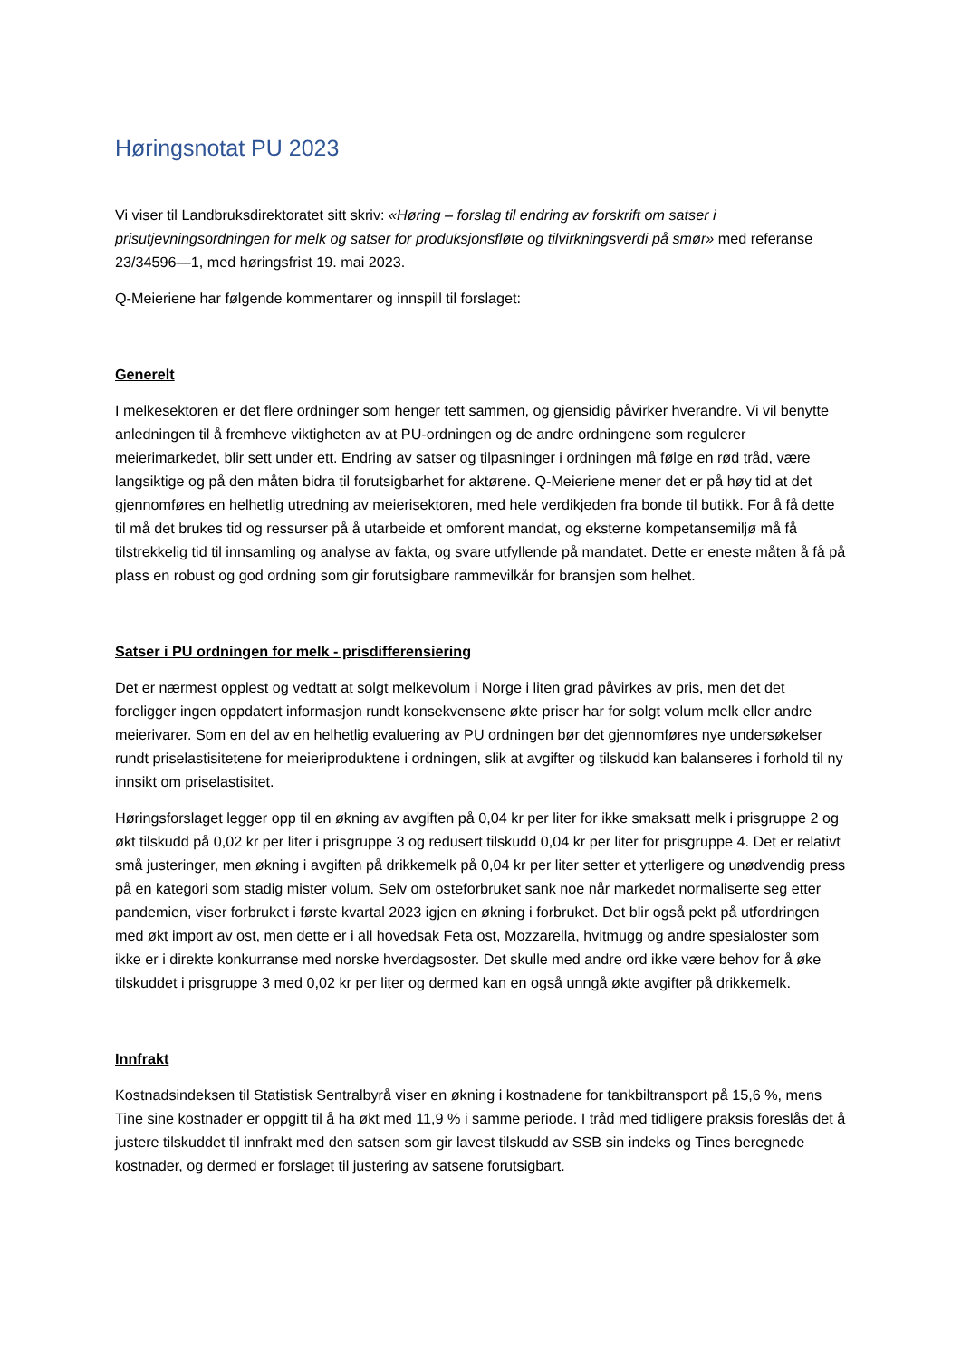Høringsnotat PU 2023
Vi viser til Landbruksdirektoratet sitt skriv: «Høring – forslag til endring av forskrift om satser i prisutjevningsordningen for melk og satser for produksjonsfløte og tilvirkningsverdi på smør» med referanse 23/34596—1, med høringsfrist 19. mai 2023.
Q-Meieriene har følgende kommentarer og innspill til forslaget:
Generelt
I melkesektoren er det flere ordninger som henger tett sammen, og gjensidig påvirker hverandre. Vi vil benytte anledningen til å fremheve viktigheten av at PU-ordningen og de andre ordningene som regulerer meierimarkedet, blir sett under ett. Endring av satser og tilpasninger i ordningen må følge en rød tråd, være langsiktige og på den måten bidra til forutsigbarhet for aktørene. Q-Meieriene mener det er på høy tid at det gjennomføres en helhetlig utredning av meierisektoren, med hele verdikjeden fra bonde til butikk. For å få dette til må det brukes tid og ressurser på å utarbeide et omforent mandat, og eksterne kompetansemiljø må få tilstrekkelig tid til innsamling og analyse av fakta, og svare utfyllende på mandatet. Dette er eneste måten å få på plass en robust og god ordning som gir forutsigbare rammevilkår for bransjen som helhet.
Satser i PU ordningen for melk - prisdifferensiering
Det er nærmest opplest og vedtatt at solgt melkevolum i Norge i liten grad påvirkes av pris, men det det foreligger ingen oppdatert informasjon rundt konsekvensene økte priser har for solgt volum melk eller andre meierivarer. Som en del av en helhetlig evaluering av PU ordningen bør det gjennomføres nye undersøkelser rundt priselastisitetene for meieriproduktene i ordningen, slik at avgifter og tilskudd kan balanseres i forhold til ny innsikt om priselastisitet.
Høringsforslaget legger opp til en økning av avgiften på 0,04 kr per liter for ikke smaksatt melk i prisgruppe 2 og økt tilskudd på 0,02 kr per liter i prisgruppe 3 og redusert tilskudd 0,04 kr per liter for prisgruppe 4. Det er relativt små justeringer, men økning i avgiften på drikkemelk på 0,04 kr per liter setter et ytterligere og unødvendig press på en kategori som stadig mister volum. Selv om osteforbruket sank noe når markedet normaliserte seg etter pandemien, viser forbruket i første kvartal 2023 igjen en økning i forbruket. Det blir også pekt på utfordringen med økt import av ost, men dette er i all hovedsak Feta ost, Mozzarella, hvitmugg og andre spesialoster som ikke er i direkte konkurranse med norske hverdagsoster. Det skulle med andre ord ikke være behov for å øke tilskuddet i prisgruppe 3 med 0,02 kr per liter og dermed kan en også unngå økte avgifter på drikkemelk.
Innfrakt
Kostnadsindeksen til Statistisk Sentralbyrå viser en økning i kostnadene for tankbiltransport på 15,6 %, mens Tine sine kostnader er oppgitt til å ha økt med 11,9 % i samme periode. I tråd med tidligere praksis foreslås det å justere tilskuddet til innfrakt med den satsen som gir lavest tilskudd av SSB sin indeks og Tines beregnede kostnader, og dermed er forslaget til justering av satsene forutsigbart.